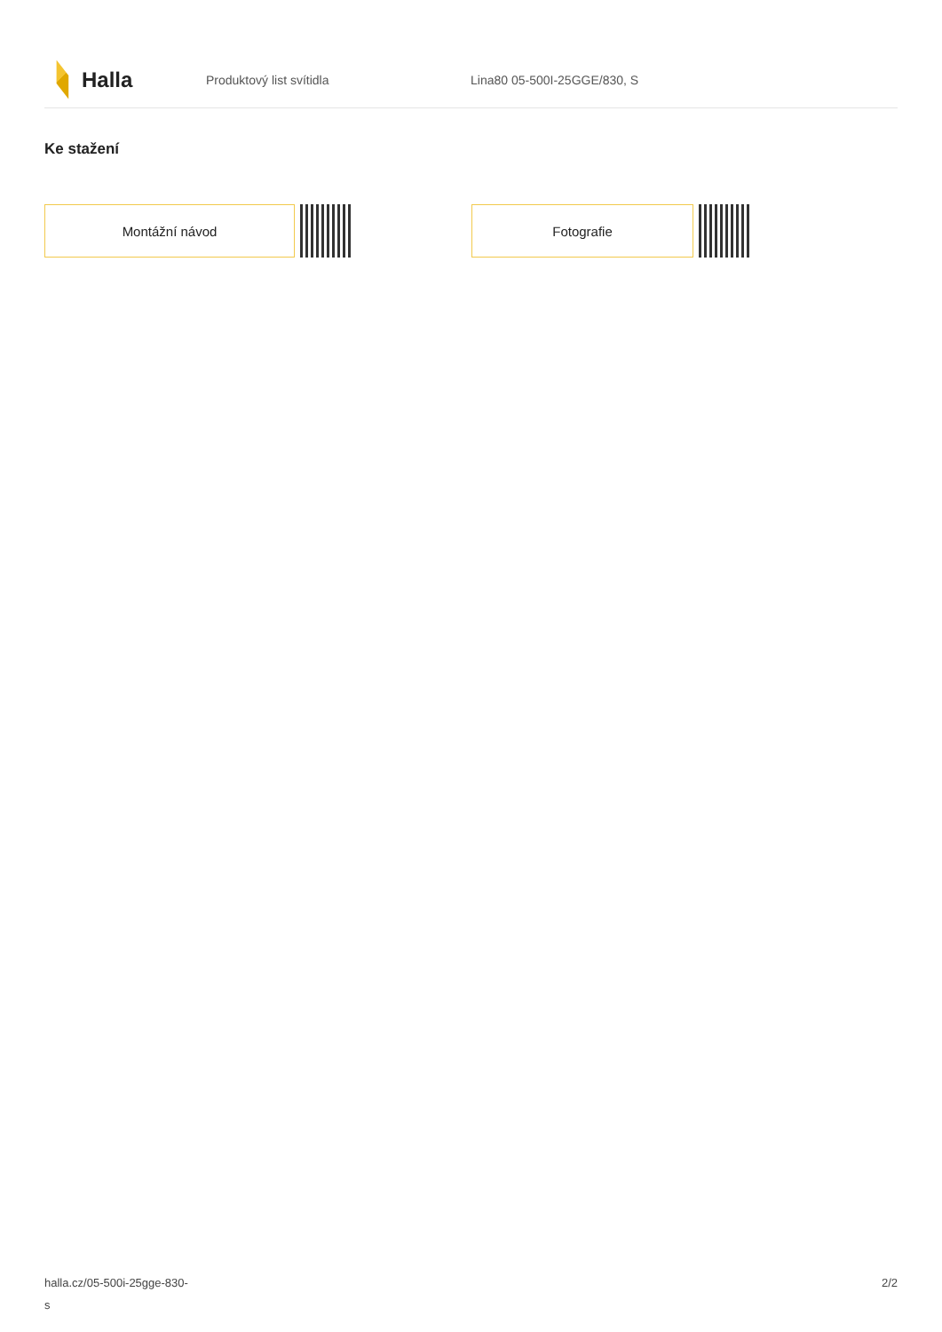Halla
Produktový list svítidla Lina80 05-500I-25GGE/830, S
Ke stažení
Montážní návod Fotografie
halla.cz/05-500i-25gge-830-
s
2/2